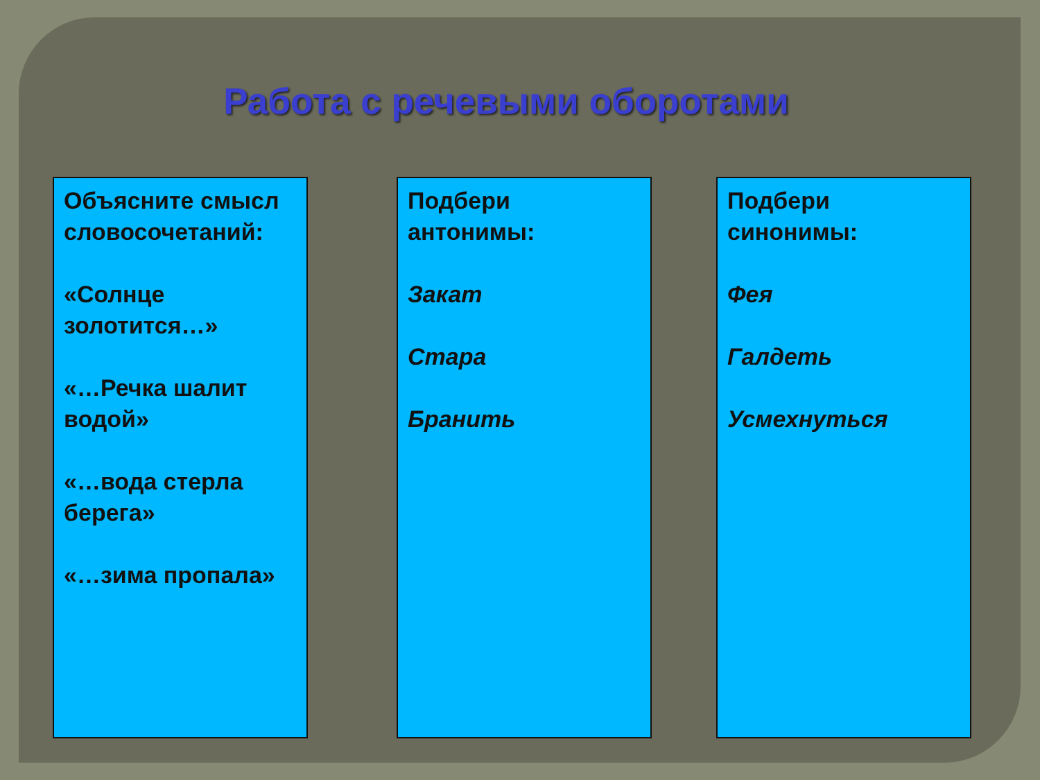Работа с речевыми оборотами
Объясните смысл словосочетаний:
«Солнце золотится…»
«…Речка шалит водой»
«…вода стерла берега»
«…зима пропала»
Подбери антонимы:
Закат
Стара
Бранить
Подбери синонимы:
Фея
Галдеть
Усмехнуться